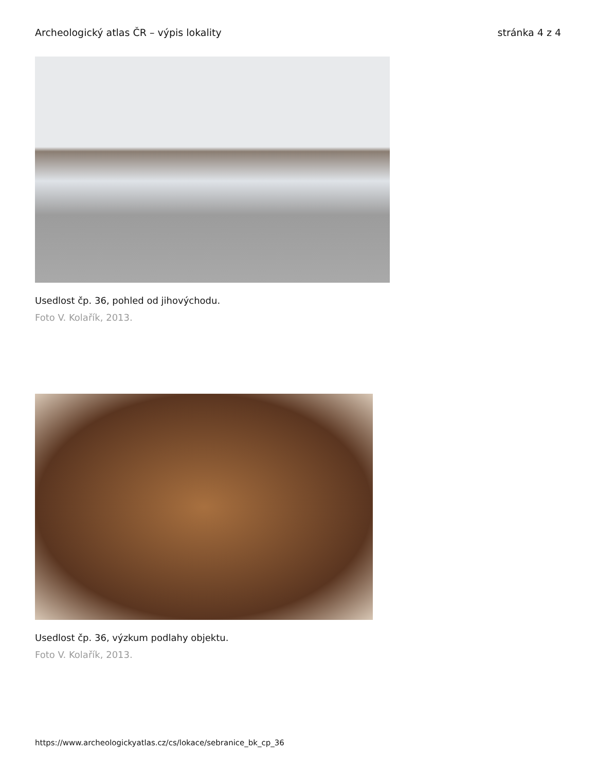Archeologický atlas ČR – výpis lokality stránka 4 z 4
Usedlost čp. 36, pohled od jihovýchodu.
Foto V. Kolařík, 2013.
Usedlost čp. 36, výzkum podlahy objektu.
Foto V. Kolařík, 2013.
https://www.archeologickyatlas.cz/cs/lokace/sebranice_bk_cp_36